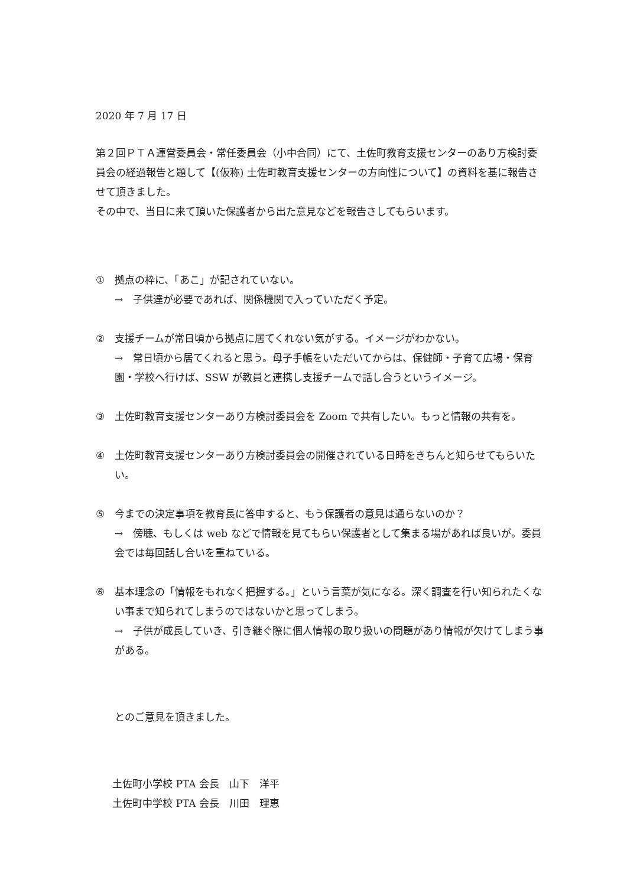2020 年 7 月 17 日
第２回ＰＴＡ運営委員会・常任委員会（小中合同）にて、土佐町教育支援センターのあり方検討委員会の経過報告と題して【(仮称) 土佐町教育支援センターの方向性について】の資料を基に報告させて頂きました。
その中で、当日に来て頂いた保護者から出た意見などを報告さしてもらいます。
① 拠点の枠に、「あこ」が記されていない。
→　子供達が必要であれば、関係機関で入っていただく予定。
② 支援チームが常日頃から拠点に居てくれない気がする。イメージがわかない。
→　常日頃から居てくれると思う。母子手帳をいただいてからは、保健師・子育て広場・保育園・学校へ行けば、SSW が教員と連携し支援チームで話し合うというイメージ。
③ 土佐町教育支援センターあり方検討委員会を Zoom で共有したい。もっと情報の共有を。
④ 土佐町教育支援センターあり方検討委員会の開催されている日時をきちんと知らせてもらいたい。
⑤ 今までの決定事項を教育長に答申すると、もう保護者の意見は通らないのか？
→　傍聴、もしくは web などで情報を見てもらい保護者として集まる場があれば良いが。委員会では毎回話し合いを重ねている。
⑥ 基本理念の「情報をもれなく把握する。」という言葉が気になる。深く調査を行い知られたくない事まで知られてしまうのではないかと思ってしまう。
→　子供が成長していき、引き継ぐ際に個人情報の取り扱いの問題があり情報が欠けてしまう事がある。
とのご意見を頂きました。
土佐町小学校 PTA 会長　山下　洋平
土佐町中学校 PTA 会長　川田　理恵